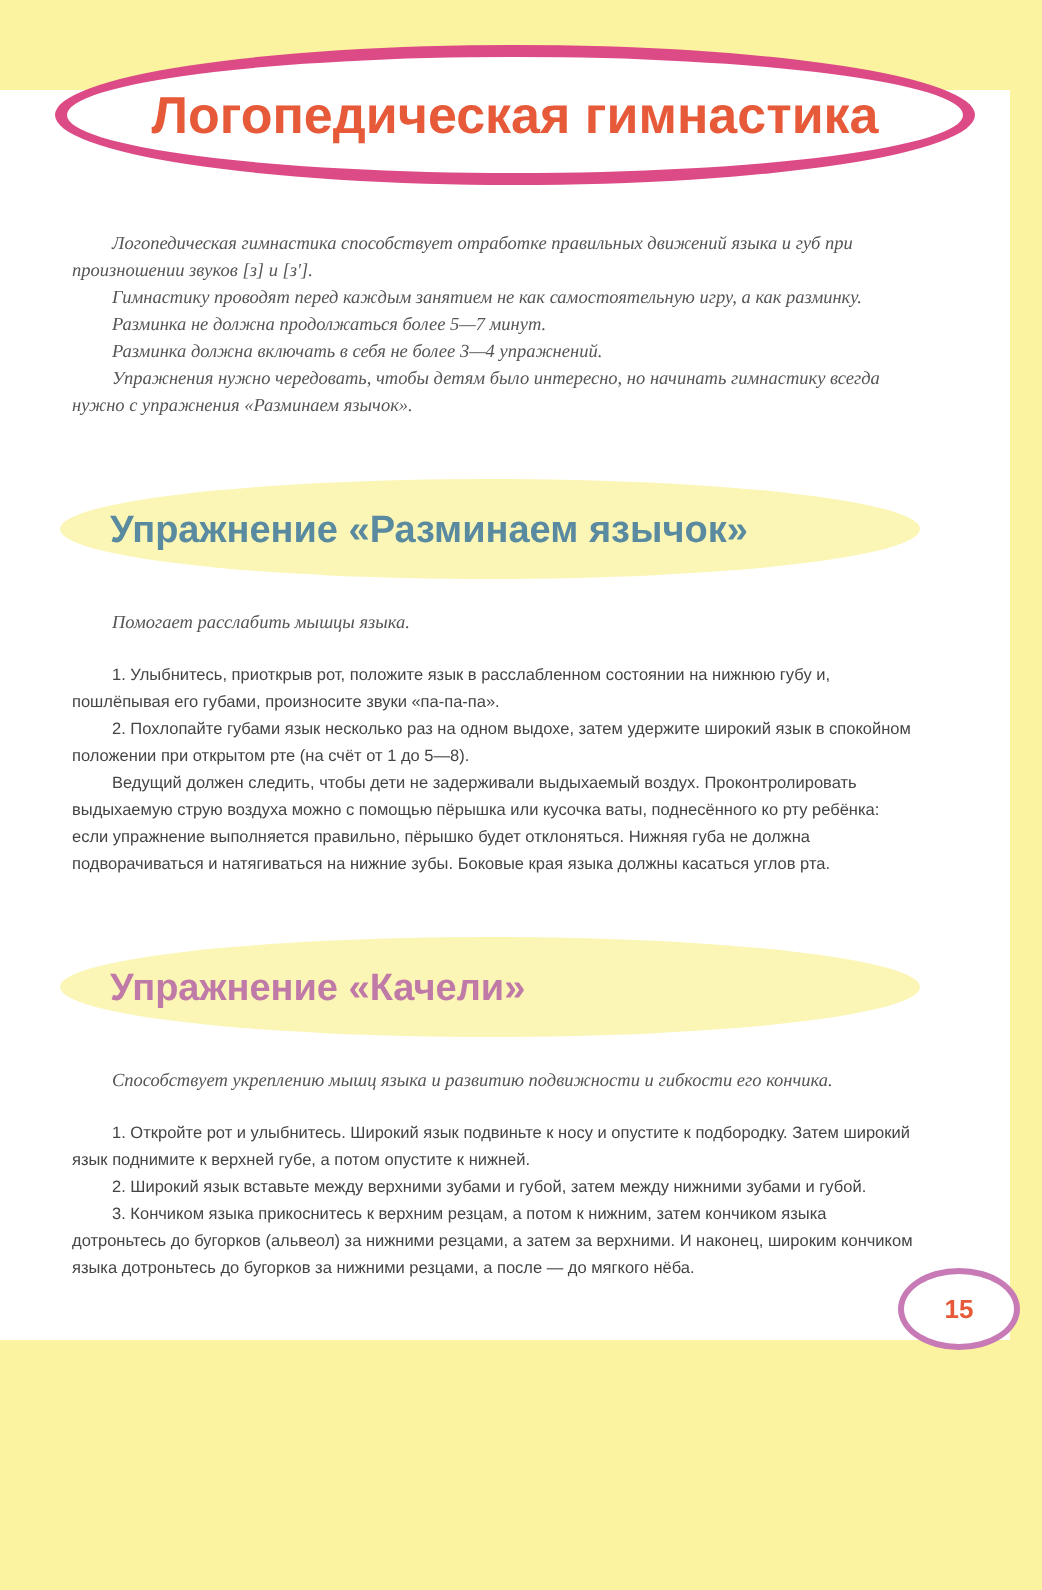Логопедическая гимнастика
Логопедическая гимнастика способствует отработке правильных движений языка и губ при произношении звуков [з] и [з'].
Гимнастику проводят перед каждым занятием не как самостоятельную игру, а как разминку.
Разминка не должна продолжаться более 5—7 минут.
Разминка должна включать в себя не более 3—4 упражнений.
Упражнения нужно чередовать, чтобы детям было интересно, но начинать гимнастику всегда нужно с упражнения «Разминаем язычок».
Упражнение «Разминаем язычок»
Помогает расслабить мышцы языка.
1. Улыбнитесь, приоткрыв рот, положите язык в расслабленном состоянии на нижнюю губу и, пошлёпывая его губами, произносите звуки «па-па-па».
2. Похлопайте губами язык несколько раз на одном выдохе, затем удержите широкий язык в спокойном положении при открытом рте (на счёт от 1 до 5—8).
Ведущий должен следить, чтобы дети не задерживали выдыхаемый воздух. Проконтролировать выдыхаемую струю воздуха можно с помощью пёрышка или кусочка ваты, поднесённого ко рту ребёнка: если упражнение выполняется правильно, пёрышко будет отклоняться. Нижняя губа не должна подворачиваться и натягиваться на нижние зубы. Боковые края языка должны касаться углов рта.
Упражнение «Качели»
Способствует укреплению мышц языка и развитию подвижности и гибкости его кончика.
1. Откройте рот и улыбнитесь. Широкий язык подвиньте к носу и опустите к подбородку. Затем широкий язык поднимите к верхней губе, а потом опустите к нижней.
2. Широкий язык вставьте между верхними зубами и губой, затем между нижними зубами и губой.
3. Кончиком языка прикоснитесь к верхним резцам, а потом к нижним, затем кончиком языка дотроньтесь до бугорков (альвеол) за нижними резцами, а затем за верхними. И наконец, широким кончиком языка дотроньтесь до бугорков за нижними резцами, а после — до мягкого нёба.
15